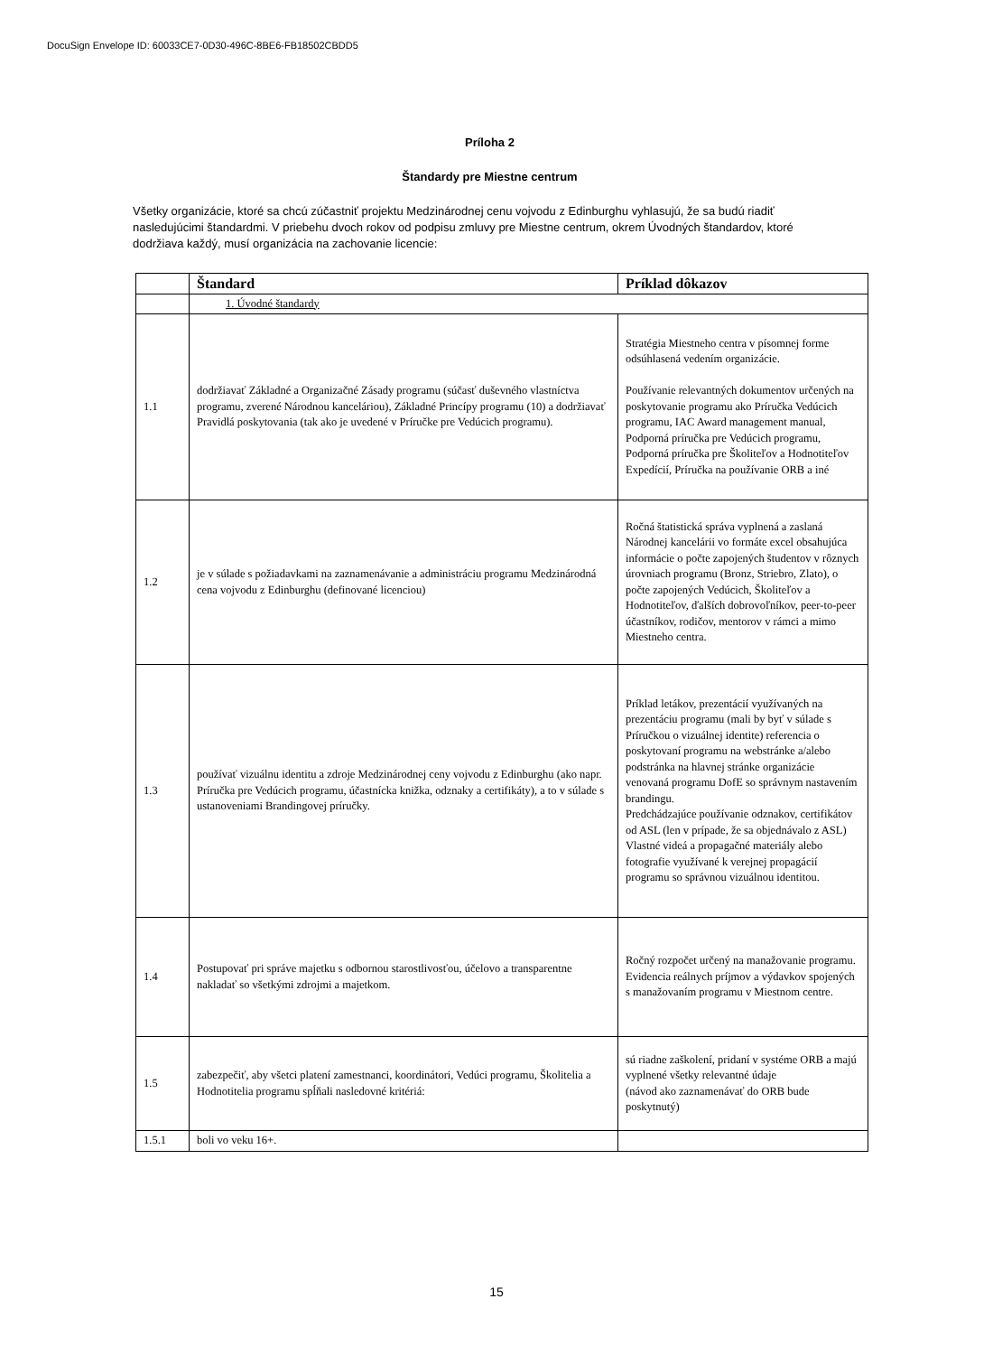DocuSign Envelope ID: 60033CE7-0D30-496C-8BE6-FB18502CBDD5
Príloha 2
Štandardy pre Miestne centrum
Všetky organizácie, ktoré sa chcú zúčastniť projektu Medzinárodnej cenu vojvodu z Edinburghu vyhlasujú, že sa budú riadiť nasledujúcimi štandardmi. V priebehu dvoch rokov od podpisu zmluvy pre Miestne centrum, okrem Úvodných štandardov, ktoré dodržiava každý, musí organizácia na zachovanie licencie:
| | Štandard | Príklad dôkazov |
| | 1. Úvodné štandardy | |
| 1.1 | dodržiavať Základné a Organizačné Zásady programu (súčasť duševného vlastníctva programu, zverené Národnou kanceláriou), Základné Princípy programu (10) a dodržiavať Pravidlá poskytovania (tak ako je uvedené v Príručke pre Vedúcich programu). | Stratégia Miestneho centra v písomnej forme odsúhlasená vedením organizácie. Používanie relevantných dokumentov určených na poskytovanie programu ako Príručka Vedúcich programu, IAC Award management manual, Podporná príručka pre Vedúcich programu, Podporná príručka pre Školiteľov a Hodnotiteľov Expedícií, Príručka na používanie ORB a iné |
| 1.2 | je v súlade s požiadavkami na zaznamenávanie a administráciu programu Medzinárodná cena vojvodu z Edinburghu (definované licenciou) | Ročná štatistická správa vyplnená a zaslaná Národnej kancelárii vo formáte excel obsahujúca informácie o počte zapojených študentov v rôznych úrovniach programu (Bronz, Striebro, Zlato), o počte zapojených Vedúcich, Školiteľov a Hodnotiteľov, ďalších dobrovoľníkov, peer-to-peer účastníkov, rodičov, mentorov v rámci a mimo Miestneho centra. |
| 1.3 | používať vizuálnu identitu a zdroje Medzinárodnej ceny vojvodu z Edinburghu (ako napr. Príručka pre Vedúcich programu, účastnícka knižka, odznaky a certifikáty), a to v súlade s ustanoveniami Brandingovej príručky. | Príklad letákov, prezentácií využívaných na prezentáciu programu (mali by byť v súlade s Príručkou o vizuálnej identite) referencia o poskytovaní programu na webstránke a/alebo podstránka na hlavnej stránke organizácie venovaná programu DofE so správnym nastavením brandingu. Predchádzajúce používanie odznakov, certifikátov od ASL (len v prípade, že sa objednávalo z ASL) Vlastné videá a propagačné materiály alebo fotografie využívané k verejnej propagácií programu so správnou vizuálnou identitou. |
| 1.4 | Postupovať pri správe majetku s odbornou starostlivosťou, účelovo a transparentne nakladať so všetkými zdrojmi a majetkom. | Ročný rozpočet určený na manažovanie programu. Evidencia reálnych príjmov a výdavkov spojených s manažovaním programu v Miestnom centre. |
| 1.5 | zabezpečiť, aby všetci platení zamestnanci, koordinátori, Vedúci programu, Školitelia a Hodnotitelia programu spĺňali nasledovné kritériá: | sú riadne zaškolení, pridaní v systéme ORB a majú vyplnené všetky relevantné údaje (návod ako zaznamenávať do ORB bude poskytnutý) |
| 1.5.1 | boli vo veku 16+. | |
15